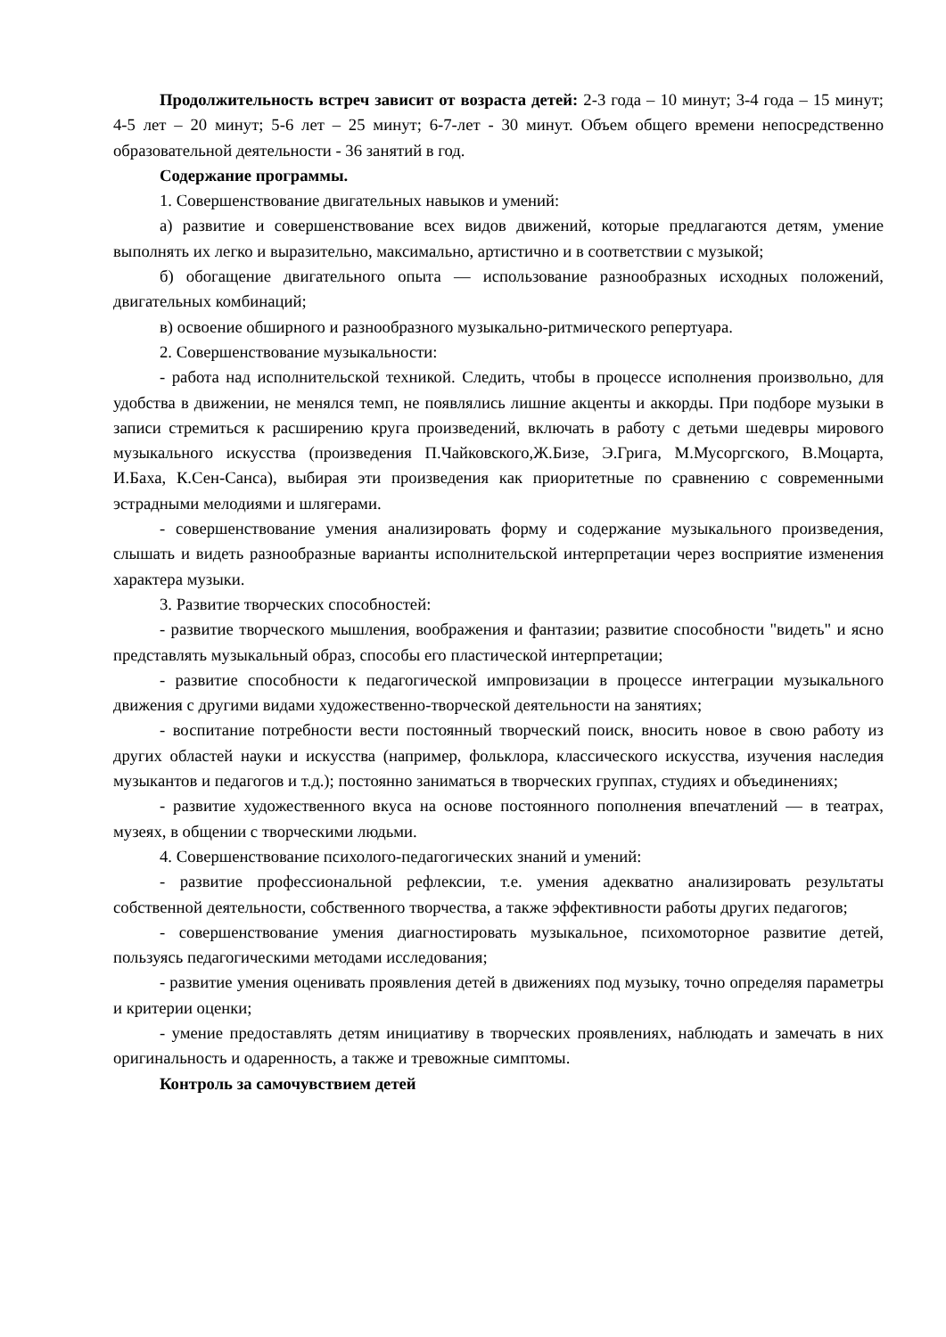Продолжительность встреч зависит от возраста детей: 2-3 года – 10 минут; 3-4 года – 15 минут; 4-5 лет – 20 минут; 5-6 лет – 25 минут; 6-7-лет - 30 минут. Объем общего времени непосредственно образовательной деятельности - 36 занятий в год.
Содержание программы.
1. Совершенствование двигательных навыков и умений:
а) развитие и совершенствование всех видов движений, которые предлагаются детям, умение выполнять их легко и выразительно, максимально, артистично и в соответствии с музыкой;
б) обогащение двигательного опыта — использование разнообразных исходных положений, двигательных комбинаций;
в) освоение обширного и разнообразного музыкально-ритмического репертуара.
2. Совершенствование музыкальности:
- работа над исполнительской техникой. Следить, чтобы в процессе исполнения произвольно, для удобства в движении, не менялся темп, не появлялись лишние акценты и аккорды. При подборе музыки в записи стремиться к расширению круга произведений, включать в работу с детьми шедевры мирового музыкального искусства (произведения П.Чайковского,Ж.Бизе, Э.Грига, М.Мусоргского, В.Моцарта, И.Баха, К.Сен-Санса), выбирая эти произведения как приоритетные по сравнению с современными эстрадными мелодиями и шлягерами.
- совершенствование умения анализировать форму и содержание музыкального произведения, слышать и видеть разнообразные варианты исполнительской интерпретации через восприятие изменения характера музыки.
3. Развитие творческих способностей:
- развитие творческого мышления, воображения и фантазии; развитие способности "видеть" и ясно представлять музыкальный образ, способы его пластической интерпретации;
- развитие способности к педагогической импровизации в процессе интеграции музыкального движения с другими видами художественно-творческой деятельности на занятиях;
- воспитание потребности вести постоянный творческий поиск, вносить новое в свою работу из других областей науки и искусства (например, фольклора, классического искусства, изучения наследия музыкантов и педагогов и т.д.); постоянно заниматься в творческих группах, студиях и объединениях;
- развитие художественного вкуса на основе постоянного пополнения впечатлений — в театрах, музеях, в общении с творческими людьми.
4. Совершенствование психолого-педагогических знаний и умений:
- развитие профессиональной рефлексии, т.е. умения адекватно анализировать результаты собственной деятельности, собственного творчества, а также эффективности работы других педагогов;
- совершенствование умения диагностировать музыкальное, психомоторное развитие детей, пользуясь педагогическими методами исследования;
- развитие умения оценивать проявления детей в движениях под музыку, точно определяя параметры и критерии оценки;
- умение предоставлять детям инициативу в творческих проявлениях, наблюдать и замечать в них оригинальность и одаренность, а также и тревожные симптомы.
Контроль за самочувствием детей